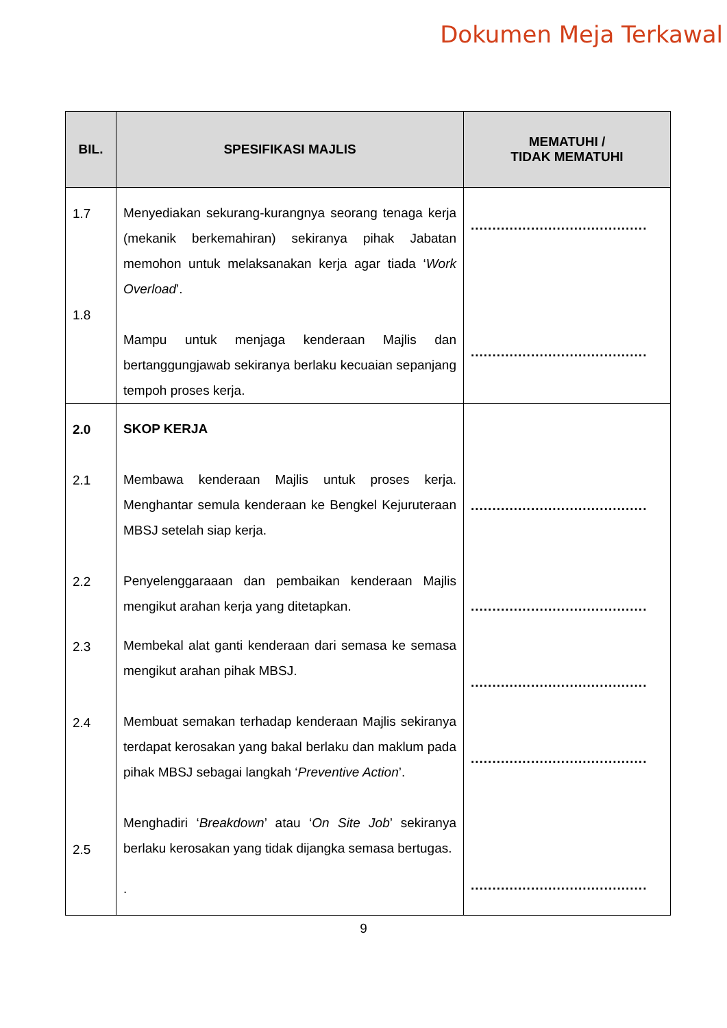Dokumen Meja Terkawal
| BIL. | SPESIFIKASI MAJLIS | MEMATUHI / TIDAK MEMATUHI |
| --- | --- | --- |
| 1.7 1.8 | Menyediakan sekurang-kurangnya seorang tenaga kerja (mekanik berkemahiran) sekiranya pihak Jabatan memohon untuk melaksanakan kerja agar tiada ‘ Work Overload ’. Mampu untuk menjaga kenderaan Majlis dan bertanggungjawab sekiranya berlaku kecuaian sepanjang tempoh proses kerja. | ......................................... ......................................... |
| 2.0 2.1 2.2 2.3 2.4 2.5 | SKOP KERJA Membawa kenderaan Majlis untuk proses kerja. Menghantar semula kenderaan ke Bengkel Kejuruteraan MBSJ setelah siap kerja. Penyelenggaraaan dan pembaikan kenderaan Majlis mengikut arahan kerja yang ditetapkan. Membekal alat ganti kenderaan dari semasa ke semasa mengikut arahan pihak MBSJ. Membuat semakan terhadap kenderaan Majlis sekiranya terdapat kerosakan yang bakal berlaku dan maklum pada pihak MBSJ sebagai langkah ‘ Preventive Action ’. Menghadiri ‘ Breakdown ’ atau ‘ On Site Job ’ sekiranya berlaku kerosakan yang tidak dijangka semasa bertugas. . | ......................................... ......................................... ......................................... ......................................... ......................................... |
9